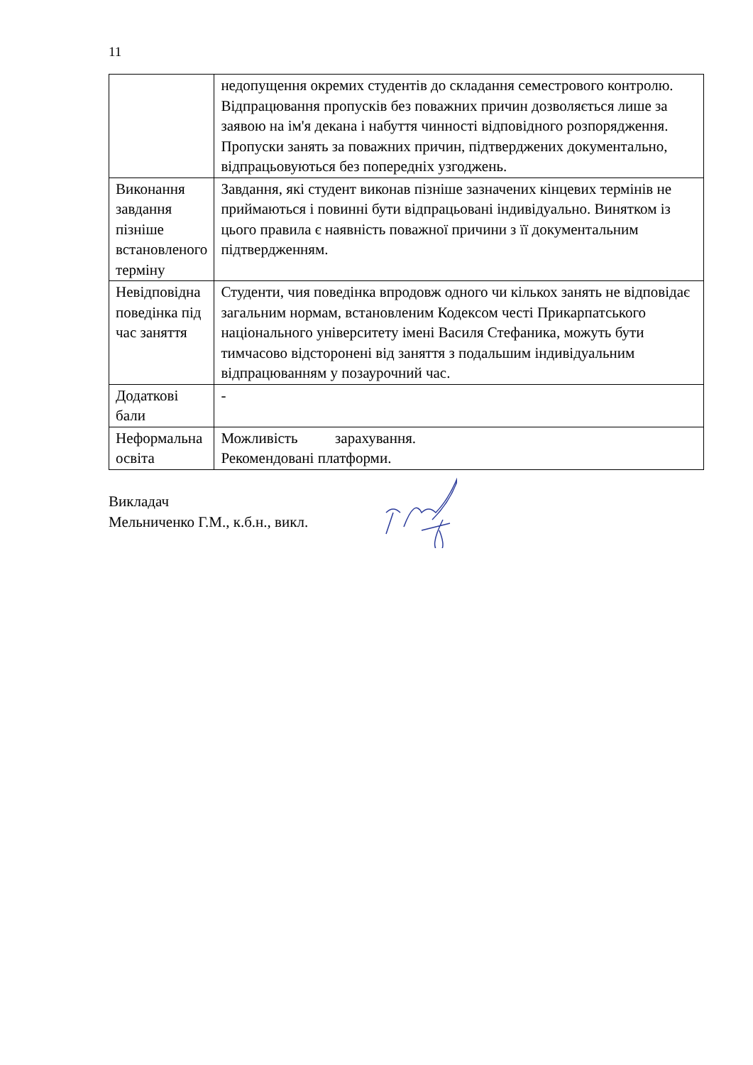11
| | недопущення окремих студентів до складання семестрового контролю. Відпрацювання пропусків без поважних причин дозволяється лише за заявою на ім'я декана і набуття чинності відповідного розпорядження. Пропуски занять за поважних причин, підтверджених документально, відпрацьовуються без попередніх узгоджень. |
| Виконання завдання пізніше встановленого терміну | Завдання, які студент виконав пізніше зазначених кінцевих термінів не приймаються і повинні бути відпрацьовані індивідуально. Винятком із цього правила є наявність поважної причини з її документальним підтвердженням. |
| Невідповідна поведінка під час заняття | Студенти, чия поведінка впродовж одного чи кількох занять не відповідає загальним нормам, встановленим Кодексом честі Прикарпатського національного університету імені Василя Стефаника, можуть бути тимчасово відсторонені від заняття з подальшим індивідуальним відпрацюванням у позаурочний час. |
| Додаткові бали | - |
| Неформальна освіта | Можливість зарахування. Рекомендовані платформи. |
Викладач
Мельниченко Г.М., к.б.н., викл.